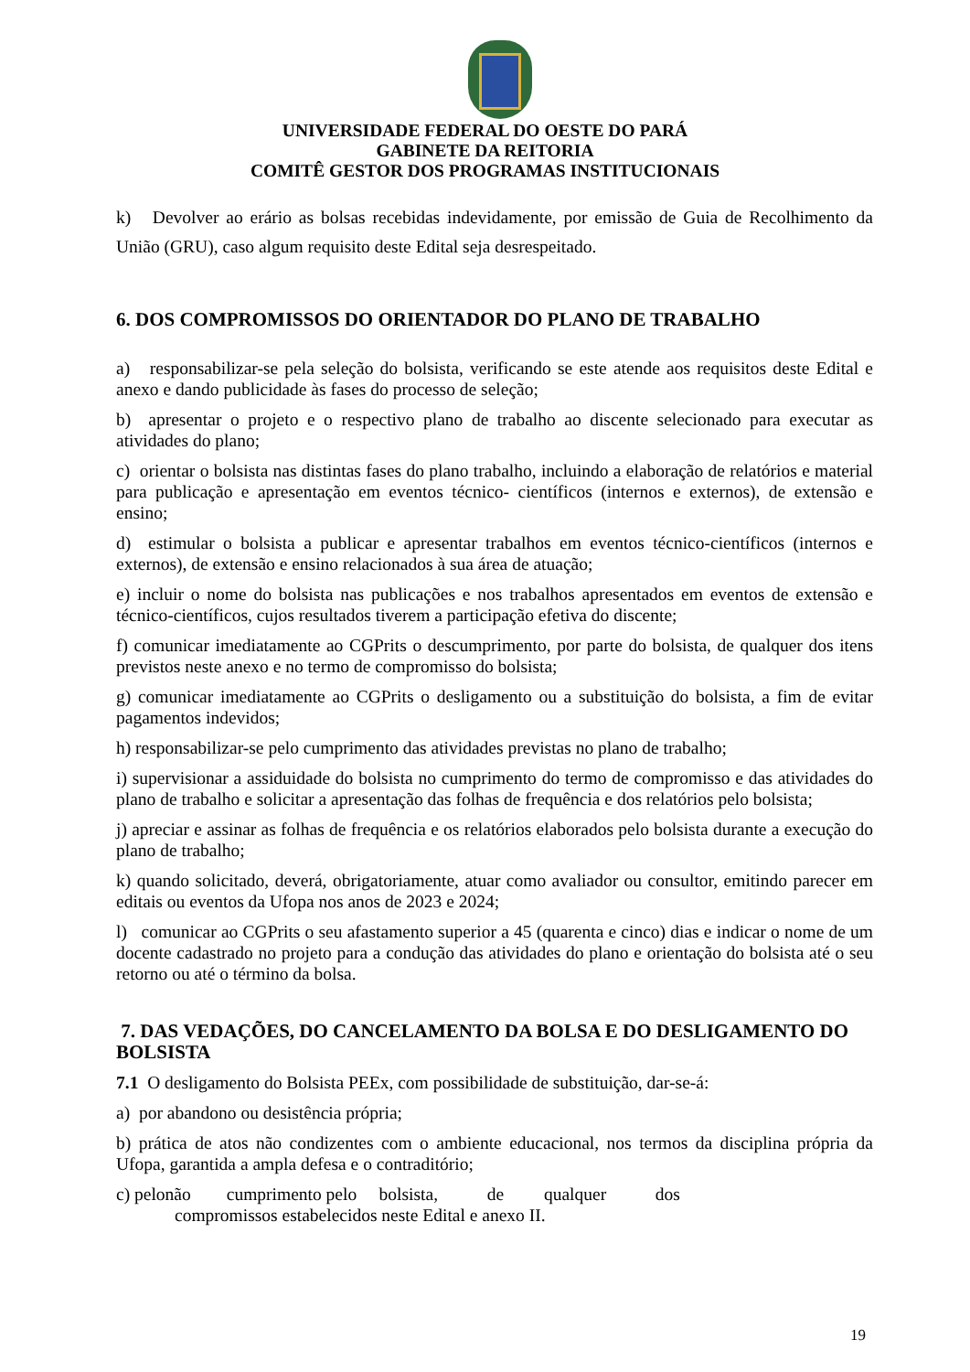UNIVERSIDADE FEDERAL DO OESTE DO PARÁ
GABINETE DA REITORIA
COMITÊ GESTOR DOS PROGRAMAS INSTITUCIONAIS
k) Devolver ao erário as bolsas recebidas indevidamente, por emissão de Guia de Recolhimento da União (GRU), caso algum requisito deste Edital seja desrespeitado.
6. DOS COMPROMISSOS DO ORIENTADOR DO PLANO DE TRABALHO
a) responsabilizar-se pela seleção do bolsista, verificando se este atende aos requisitos deste Edital e anexo e dando publicidade às fases do processo de seleção;
b) apresentar o projeto e o respectivo plano de trabalho ao discente selecionado para executar as atividades do plano;
c) orientar o bolsista nas distintas fases do plano trabalho, incluindo a elaboração de relatórios e material para publicação e apresentação em eventos técnico- científicos (internos e externos), de extensão e ensino;
d) estimular o bolsista a publicar e apresentar trabalhos em eventos técnico-científicos (internos e externos), de extensão e ensino relacionados à sua área de atuação;
e) incluir o nome do bolsista nas publicações e nos trabalhos apresentados em eventos de extensão e técnico-científicos, cujos resultados tiverem a participação efetiva do discente;
f) comunicar imediatamente ao CGPrits o descumprimento, por parte do bolsista, de qualquer dos itens previstos neste anexo e no termo de compromisso do bolsista;
g) comunicar imediatamente ao CGPrits o desligamento ou a substituição do bolsista, a fim de evitar pagamentos indevidos;
h) responsabilizar-se pelo cumprimento das atividades previstas no plano de trabalho;
i) supervisionar a assiduidade do bolsista no cumprimento do termo de compromisso e das atividades do plano de trabalho e solicitar a apresentação das folhas de frequência e dos relatórios pelo bolsista;
j) apreciar e assinar as folhas de frequência e os relatórios elaborados pelo bolsista durante a execução do plano de trabalho;
k) quando solicitado, deverá, obrigatoriamente, atuar como avaliador ou consultor, emitindo parecer em editais ou eventos da Ufopa nos anos de 2023 e 2024;
l) comunicar ao CGPrits o seu afastamento superior a 45 (quarenta e cinco) dias e indicar o nome de um docente cadastrado no projeto para a condução das atividades do plano e orientação do bolsista até o seu retorno ou até o término da bolsa.
7. DAS VEDAÇÕES, DO CANCELAMENTO DA BOLSA E DO DESLIGAMENTO DO BOLSISTA
7.1 O desligamento do Bolsista PEEx, com possibilidade de substituição, dar-se-á:
a) por abandono ou desistência própria;
b) prática de atos não condizentes com o ambiente educacional, nos termos da disciplina própria da Ufopa, garantida a ampla defesa e o contraditório;
c) pelonão cumprimento pelo bolsista, de qualquer dos
compromissos estabelecidos neste Edital e anexo II.
19